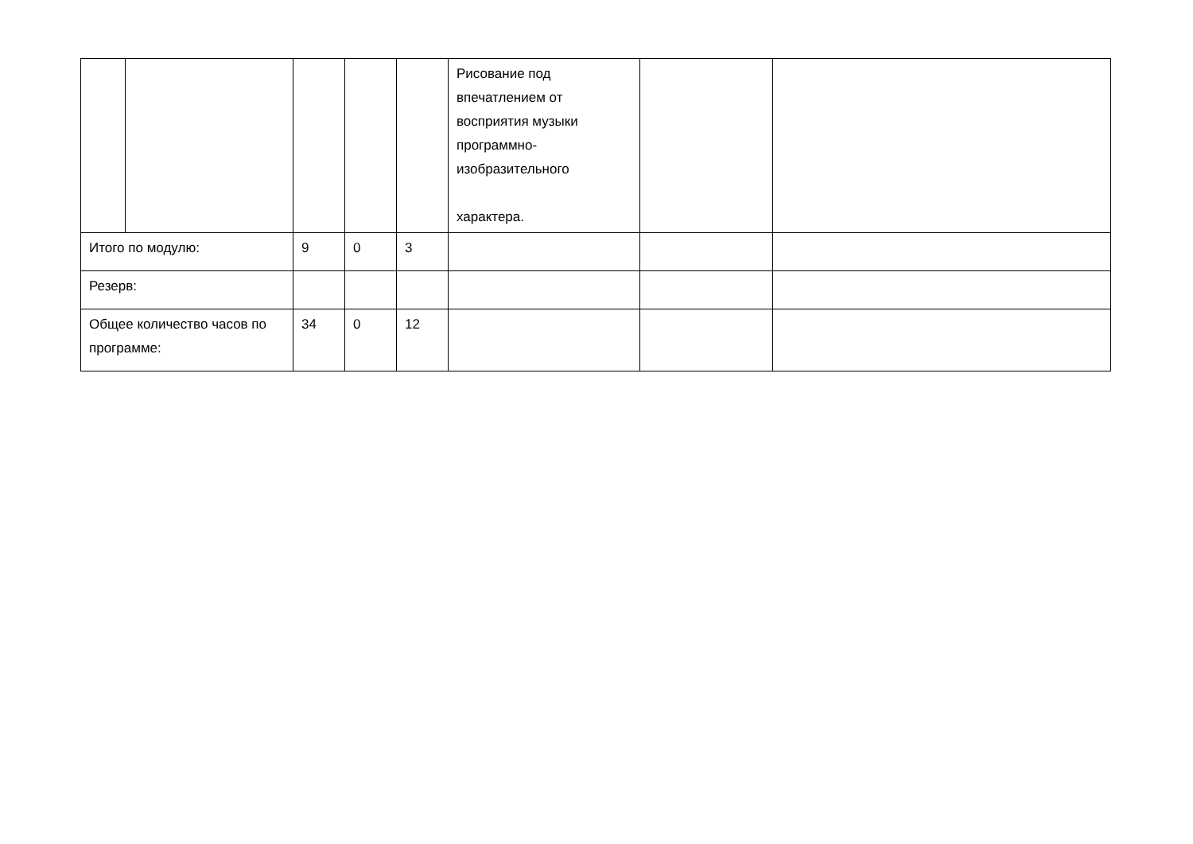| | | | | | Рисование под впечатлением от восприятия музыки программно-изобразительного характера. | | |
| Итого по модулю: | | 9 | 0 | 3 | | | |
| Резерв: | | | | | | | |
| Общее количество часов по программе: | | 34 | 0 | 12 | | | |